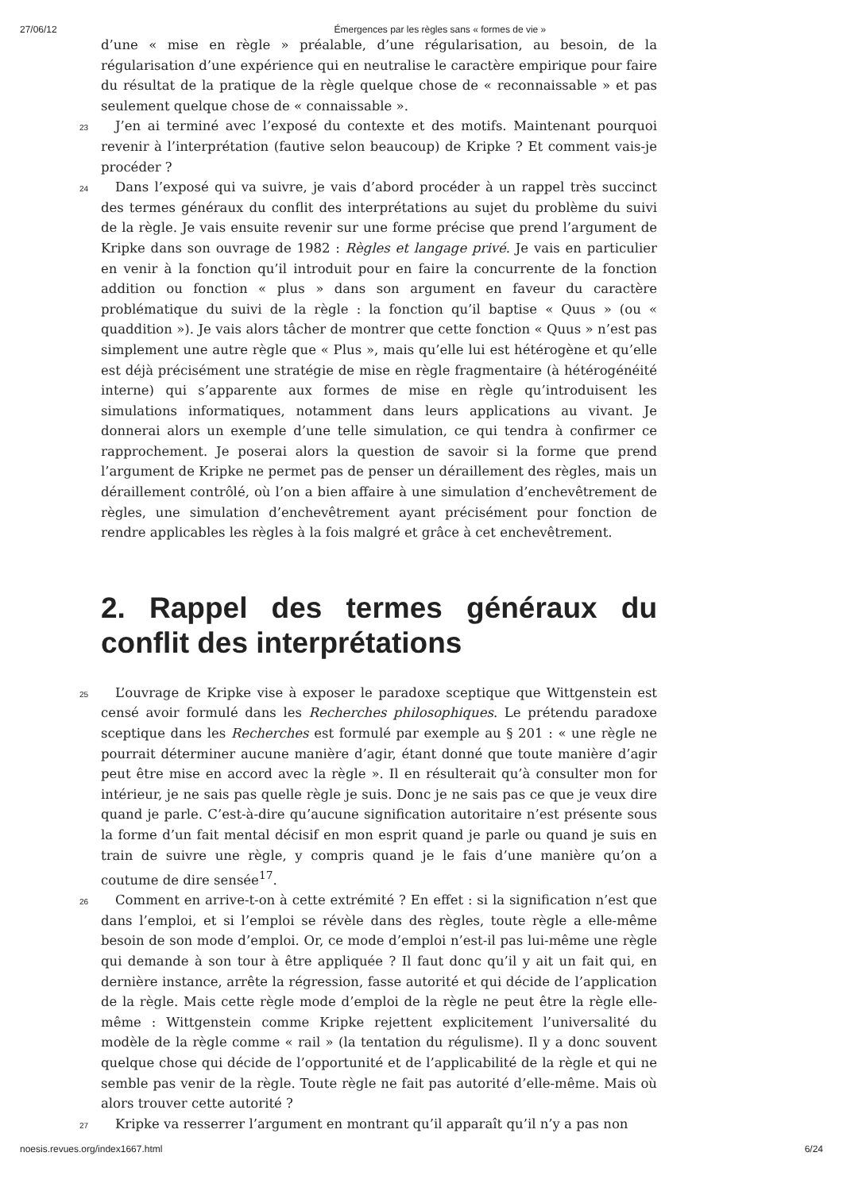27/06/12 Émergences par les règles sans « formes de vie »
d’une « mise en règle » préalable, d’une régularisation, au besoin, de la régularisation d’une expérience qui en neutralise le caractère empirique pour faire du résultat de la pratique de la règle quelque chose de « reconnaissable » et pas seulement quelque chose de « connaissable ».
23 J’en ai terminé avec l’exposé du contexte et des motifs. Maintenant pourquoi revenir à l’interprétation (fautive selon beaucoup) de Kripke ? Et comment vais-je procéder ?
24 Dans l’exposé qui va suivre, je vais d’abord procéder à un rappel très succinct des termes généraux du conflit des interprétations au sujet du problème du suivi de la règle. Je vais ensuite revenir sur une forme précise que prend l’argument de Kripke dans son ouvrage de 1982 : Règles et langage privé. Je vais en particulier en venir à la fonction qu’il introduit pour en faire la concurrente de la fonction addition ou fonction « plus » dans son argument en faveur du caractère problématique du suivi de la règle : la fonction qu’il baptise « Quus » (ou « quaddition »). Je vais alors tâcher de montrer que cette fonction « Quus » n’est pas simplement une autre règle que « Plus », mais qu’elle lui est hétérogène et qu’elle est déjà précisément une stratégie de mise en règle fragmentaire (à hétérogénéité interne) qui s’apparente aux formes de mise en règle qu’introduisent les simulations informatiques, notamment dans leurs applications au vivant. Je donnerai alors un exemple d’une telle simulation, ce qui tendra à confirmer ce rapprochement. Je poserai alors la question de savoir si la forme que prend l’argument de Kripke ne permet pas de penser un déraillement des règles, mais un déraillement contrôlé, où l’on a bien affaire à une simulation d’enchevêtrement de règles, une simulation d’enchevêtrement ayant précisément pour fonction de rendre applicables les règles à la fois malgré et grâce à cet enchevêtrement.
2. Rappel des termes généraux du conflit des interprétations
25 L’ouvrage de Kripke vise à exposer le paradoxe sceptique que Wittgenstein est censé avoir formulé dans les Recherches philosophiques. Le prétendu paradoxe sceptique dans les Recherches est formulé par exemple au § 201 : « une règle ne pourrait déterminer aucune manière d’agir, étant donné que toute manière d’agir peut être mise en accord avec la règle ». Il en résulterait qu’à consulter mon for intérieur, je ne sais pas quelle règle je suis. Donc je ne sais pas ce que je veux dire quand je parle. C’est-à-dire qu’aucune signification autoritaire n’est présente sous la forme d’un fait mental décisif en mon esprit quand je parle ou quand je suis en train de suivre une règle, y compris quand je le fais d’une manière qu’on a coutume de dire sensée<sup>17</sup>.
26 Comment en arrive-t-on à cette extrémité ? En effet : si la signification n’est que dans l’emploi, et si l’emploi se révèle dans des règles, toute règle a elle-même besoin de son mode d’emploi. Or, ce mode d’emploi n’est-il pas lui-même une règle qui demande à son tour à être appliquée ? Il faut donc qu’il y ait un fait qui, en dernière instance, arrête la régression, fasse autorité et qui décide de l’application de la règle. Mais cette règle mode d’emploi de la règle ne peut être la règle elle-même : Wittgenstein comme Kripke rejettent explicitement l’universalité du modèle de la règle comme « rail » (la tentation du régulisme). Il y a donc souvent quelque chose qui décide de l’opportunité et de l’applicabilité de la règle et qui ne semble pas venir de la règle. Toute règle ne fait pas autorité d’elle-même. Mais où alors trouver cette autorité ?
27 Kripke va resserrer l’argument en montrant qu’il apparaît qu’il n’y a pas non
noesis.revues.org/index1667.html 6/24